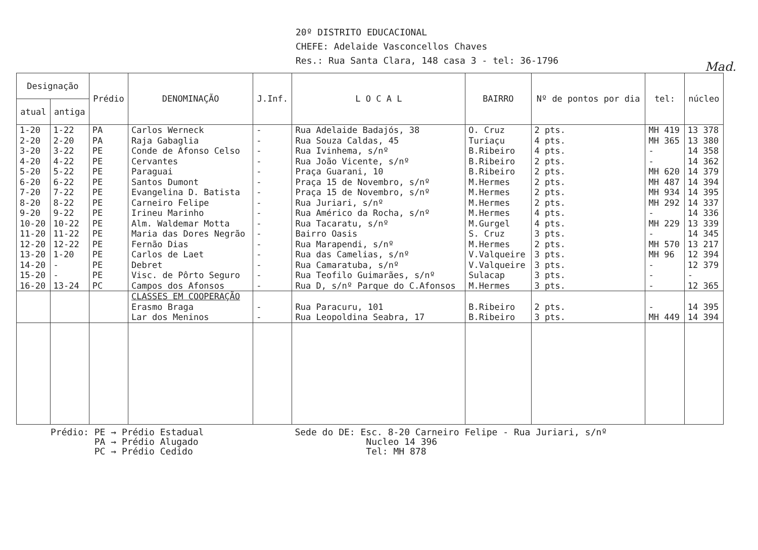20º DISTRITO EDUCACIONAL
CHEFE: Adelaide Vasconcellos Chaves
Res.: Rua Santa Clara, 148 casa 3 - tel: 36-1796
Mad.
| Designação | | Prédio | DENOMINAÇÃO | J.Inf. | L O C A L | BAIRRO | Nº de pontos por dia | tel: | núcleo |
| --- | --- | --- | --- | --- | --- | --- | --- | --- | --- |
| atual | antiga | | | | | | | | |
| 1-20 | 1-22 | PA | Carlos Werneck | - | Rua Adelaide Badajós, 38 | O. Cruz | 2 pts. | MH 419 | 13 378 |
| 2-20 | 2-20 | PA | Raja Gabaglia | - | Rua Souza Caldas, 45 | Turiaçu | 4 pts. | MH 365 | 13 380 |
| 3-20 | 3-22 | PE | Conde de Afonso Celso | - | Rua Ivinhema, s/nº | B.Ribeiro | 4 pts. | - | 14 358 |
| 4-20 | 4-22 | PE | Cervantes | - | Rua João Vicente, s/nº | B.Ribeiro | 2 pts. | - | 14 362 |
| 5-20 | 5-22 | PE | Paraguai | - | Praça Guarani, 10 | B.Ribeiro | 2 pts. | MH 620 | 14 379 |
| 6-20 | 6-22 | PE | Santos Dumont | - | Praça 15 de Novembro, s/nº | M.Hermes | 2 pts. | MH 487 | 14 394 |
| 7-20 | 7-22 | PE | Evangelina D. Batista | - | Praça 15 de Novembro, s/nº | M.Hermes | 2 pts. | MH 934 | 14 395 |
| 8-20 | 8-22 | PE | Carneiro Felipe | - | Rua Juriari, s/nº | M.Hermes | 2 pts. | MH 292 | 14 337 |
| 9-20 | 9-22 | PE | Irineu Marinho | - | Rua Américo da Rocha, s/nº | M.Hermes | 4 pts. | - | 14 336 |
| 10-20 | 10-22 | PE | Alm. Waldemar Motta | - | Rua Tacaratu, s/nº | M.Gurgel | 4 pts. | MH 229 | 13 339 |
| 11-20 | 11-22 | PE | Maria das Dores Negrão | - | Bairro Oasis | S. Cruz | 3 pts. | - | 14 345 |
| 12-20 | 12-22 | PE | Fernão Dias | - | Rua Marapendi, s/nº | M.Hermes | 2 pts. | MH 570 | 13 217 |
| 13-20 | 1-20 | PE | Carlos de Laet | - | Rua das Camelias, s/nº | V.Valqueire | 3 pts. | MH 96 | 12 394 |
| 14-20 | - | PE | Debret | - | Rua Camaratuba, s/nº | V.Valqueire | 3 pts. | - | 12 379 |
| 15-20 | - | PE | Visc. de Pôrto Seguro | - | Rua Teofilo Guimarães, s/nº | Sulacap | 3 pts. | - | - |
| 16-20 | 13-24 | PC | Campos dos Afonsos | - | Rua D, s/nº Parque do C.Afonsos | M.Hermes | 3 pts. | - | 12 365 |
| | | | CLASSES EM COOPERAÇÃO | | | | | | |
| | | | Erasmo Braga | - | Rua Paracuru, 101 | B.Ribeiro | 2 pts. | - | 14 395 |
| | | | Lar dos Meninos | - | Rua Leopoldina Seabra, 17 | B.Ribeiro | 3 pts. | MH 449 | 14 394 |
Prédio: PE → Prédio Estadual
PA → Prédio Alugado
PC → Prédio Cedido
Sede do DE: Esc. 8-20 Carneiro Felipe - Rua Juriari, s/nº
Nucleo 14 396
Tel: MH 878